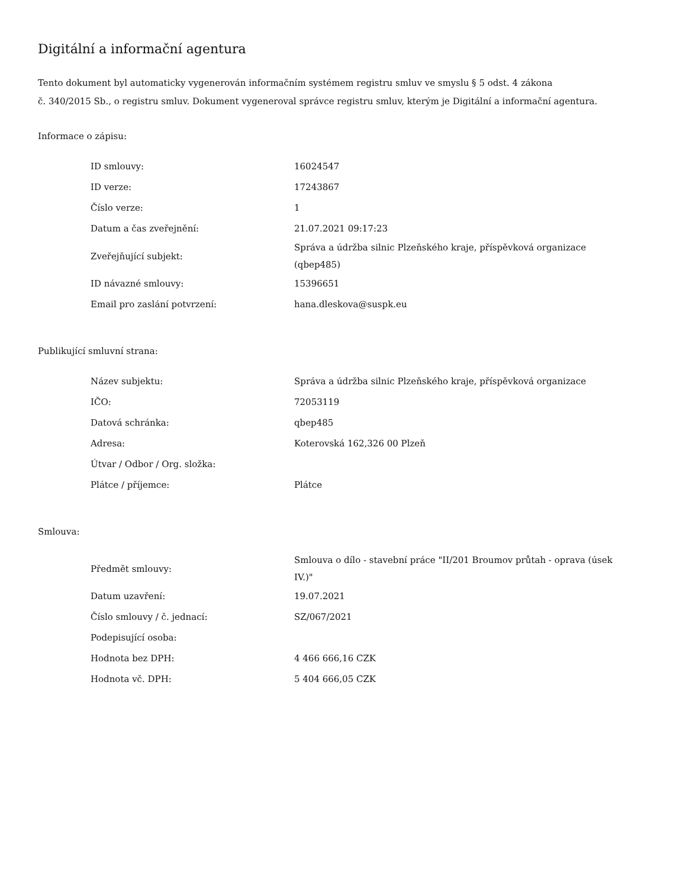Digitální a informační agentura
Tento dokument byl automaticky vygenerován informačním systémem registru smluv ve smyslu § 5 odst. 4 zákona
č. 340/2015 Sb., o registru smluv. Dokument vygeneroval správce registru smluv, kterým je Digitální a informační agentura.
Informace o zápisu:
| ID smlouvy: | 16024547 |
| ID verze: | 17243867 |
| Číslo verze: | 1 |
| Datum a čas zveřejnění: | 21.07.2021 09:17:23 |
| Zveřejňující subjekt: | Správa a údržba silnic Plzeňského kraje, příspěvková organizace (qbep485) |
| ID návazné smlouvy: | 15396651 |
| Email pro zaslání potvrzení: | hana.dleskova@suspk.eu |
Publikující smluvní strana:
| Název subjektu: | Správa a údržba silnic Plzeňského kraje, příspěvková organizace |
| IČO: | 72053119 |
| Datová schránka: | qbep485 |
| Adresa: | Koterovská 162,326 00 Plzeň |
| Útvar / Odbor / Org. složka: | |
| Plátce / příjemce: | Plátce |
Smlouva:
| Předmět smlouvy: | Smlouva o dílo - stavební práce "II/201 Broumov průtah - oprava (úsek IV.)" |
| Datum uzavření: | 19.07.2021 |
| Číslo smlouvy / č. jednací: | SZ/067/2021 |
| Podepisující osoba: | |
| Hodnota bez DPH: | 4 466 666,16 CZK |
| Hodnota vč. DPH: | 5 404 666,05 CZK |